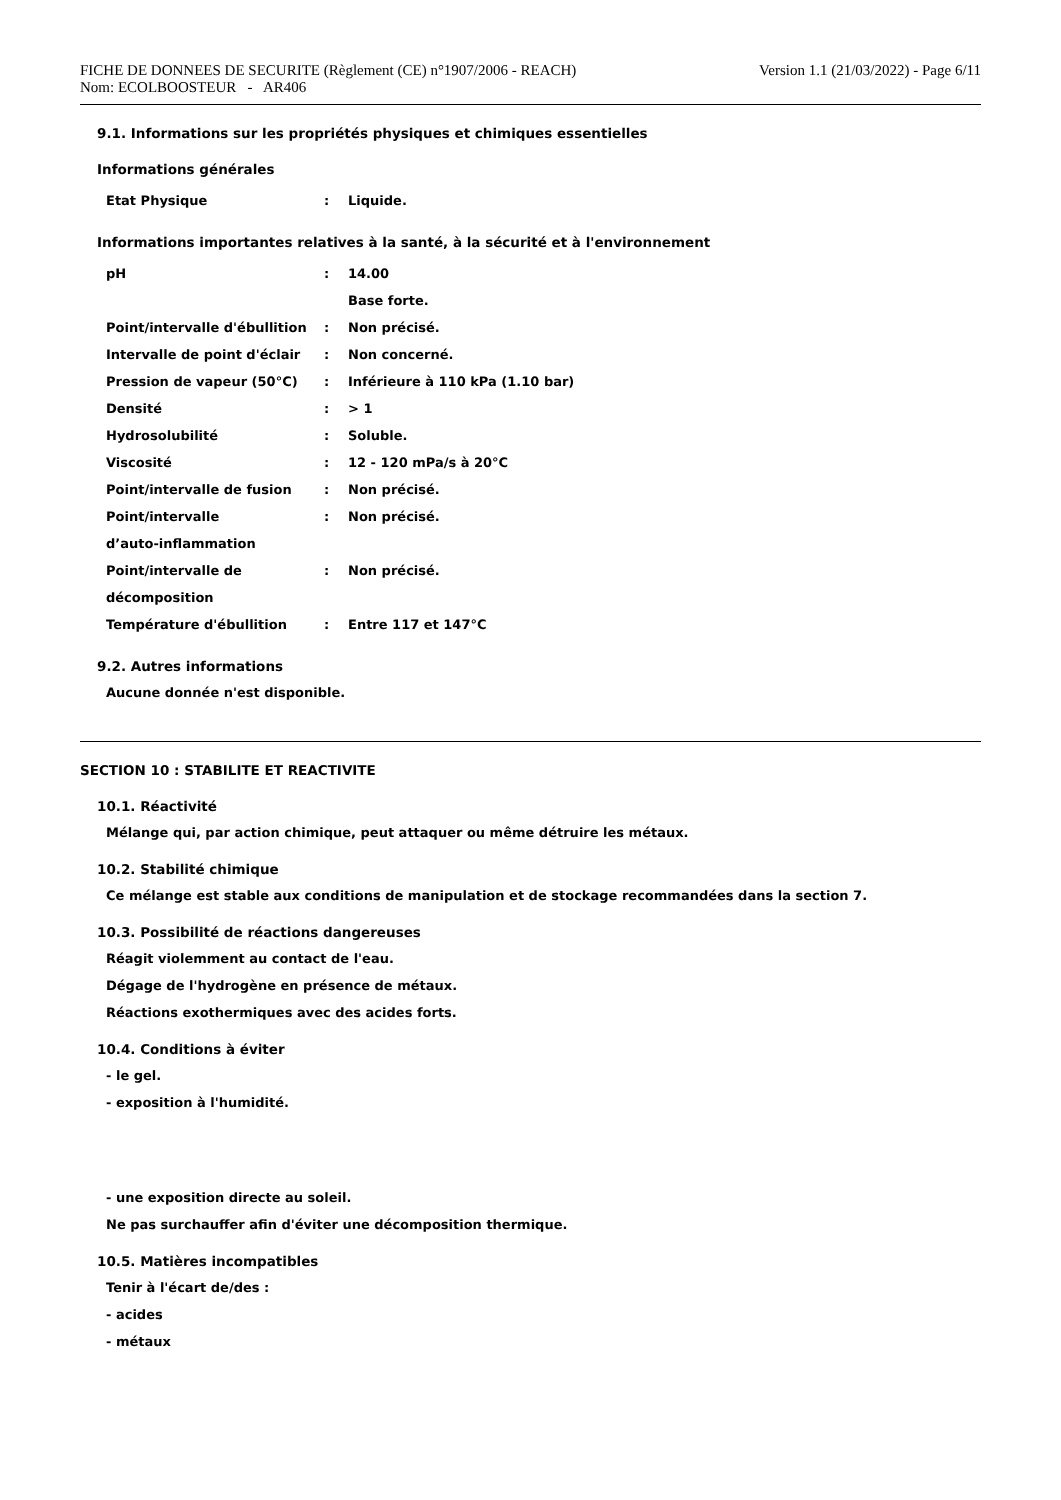FICHE DE DONNEES DE SECURITE (Règlement (CE) n°1907/2006 - REACH)
Nom: ECOLBOOSTEUR - AR406
Version 1.1 (21/03/2022) - Page 6/11
9.1. Informations sur les propriétés physiques et chimiques essentielles
Informations générales
| Etat Physique | : | Liquide. |
Informations importantes relatives à la santé, à la sécurité et à l'environnement
| pH | : | 14.00 |
| | | Base forte. |
| Point/intervalle d'ébullition | : | Non précisé. |
| Intervalle de point d'éclair | : | Non concerné. |
| Pression de vapeur (50°C) | : | Inférieure à 110 kPa (1.10 bar) |
| Densité | : | > 1 |
| Hydrosolubilité | : | Soluble. |
| Viscosité | : | 12 - 120 mPa/s à 20°C |
| Point/intervalle de fusion | : | Non précisé. |
| Point/intervalle d’auto-inflammation | : | Non précisé. |
| Point/intervalle de décomposition | : | Non précisé. |
| Température d'ébullition | : | Entre 117 et 147°C |
9.2. Autres informations
Aucune donnée n'est disponible.
SECTION 10 : STABILITE ET REACTIVITE
10.1. Réactivité
Mélange qui, par action chimique, peut attaquer ou même détruire les métaux.
10.2. Stabilité chimique
Ce mélange est stable aux conditions de manipulation et de stockage recommandées dans la section 7.
10.3. Possibilité de réactions dangereuses
Réagit violemment au contact de l'eau.
Dégage de l'hydrogène en présence de métaux.
Réactions exothermiques avec des acides forts.
10.4. Conditions à éviter
- le gel.
- exposition à l'humidité.
- une exposition directe au soleil.
Ne pas surchauffer afin d'éviter une décomposition thermique.
10.5. Matières incompatibles
Tenir à l'écart de/des :
- acides
- métaux